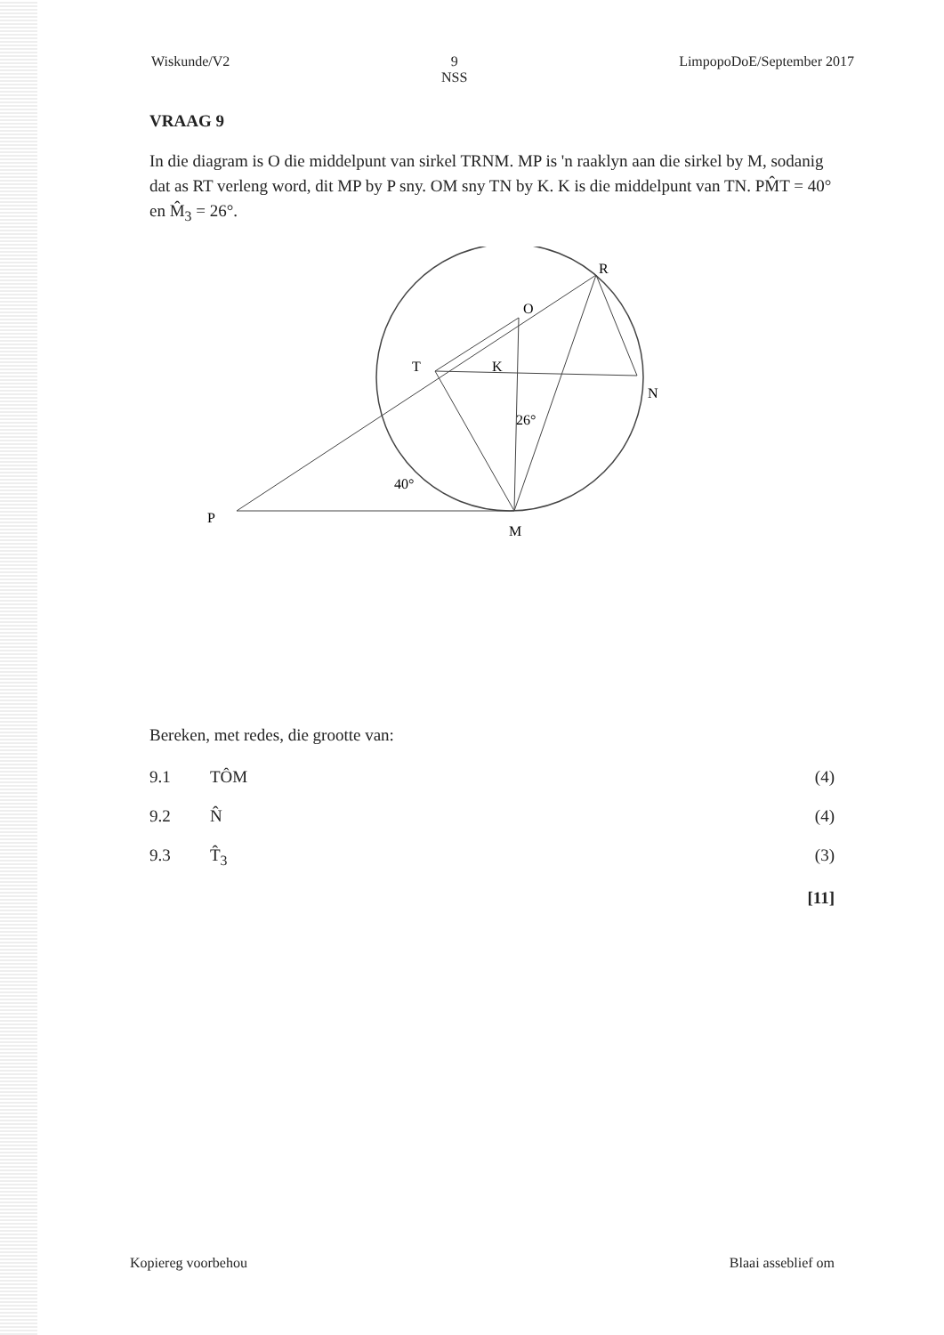Wiskunde/V2 9
NSS LimpopoDoE/September 2017
VRAAG 9
In die diagram is O die middelpunt van sirkel TRNM. MP is 'n raaklyn aan die sirkel by M, sodanig dat as RT verleng word, dit MP by P sny. OM sny TN by K. K is die middelpunt van TN. PM̂T = 40° en M̂<sub>3</sub> = 26°.
R
O
T
K
N
M
P
40°
26°
Bereken, met redes, die grootte van:
9.1 TÔM (4)
9.2 N̂ (4)
9.3 T̂<sub>3</sub> (3)
[11]
Kopiereg voorbehou Blaai asseblief om